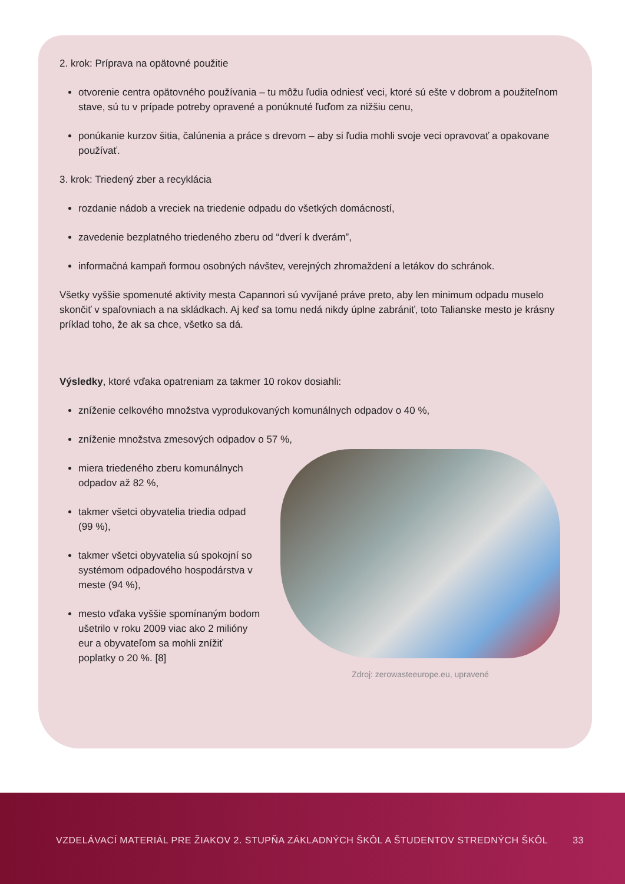2. krok: Príprava na opätovné použitie
otvorenie centra opätovného používania – tu môžu ľudia odniesť veci, ktoré sú ešte v dobrom a použiteľnom stave, sú tu v prípade potreby opravené a ponúknuté ľuďom za nižšiu cenu,
ponúkanie kurzov šitia, čalúnenia a práce s drevom – aby si ľudia mohli svoje veci opravovať a opakovane používať.
3. krok: Triedený zber a recyklácia
rozdanie nádob a vreciek na triedenie odpadu do všetkých domácností,
zavedenie bezplatného triedeného zberu od “dverí k dverám”,
informačná kampaň formou osobných návštev, verejných zhromaždení a letákov do schránok.
Všetky vyššie spomenuté aktivity mesta Capannori sú vyvíjané práve preto, aby len minimum odpadu muselo skončiť v spaľovniach a na skládkach. Aj keď sa tomu nedá nikdy úplne zabrániť, toto Talianske mesto je krásny príklad toho, že ak sa chce, všetko sa dá.
Výsledky, ktoré vďaka opatreniam za takmer 10 rokov dosiahli:
zníženie celkového množstva vyprodukovaných komunálnych odpadov o 40 %,
zníženie množstva zmesových odpadov o 57 %,
miera triedeného zberu komunálnych odpadov až 82 %,
takmer všetci obyvatelia triedia odpad (99 %),
takmer všetci obyvatelia sú spokojní so systémom odpadového hospodárstva v meste (94 %),
mesto vďaka vyššie spomínaným bodom ušetrilo v roku 2009 viac ako 2 milióny eur a obyvateľom sa mohli znížiť poplatky o 20 %. [8]
Zdroj: zerowasteeurope.eu, upravené
VZDELÁVACÍ MATERIÁL PRE ŽIAKOV 2. STUPŇA ZÁKLADNÝCH ŠKÔL A ŠTUDENTOV STREDNÝCH ŠKÔL 33